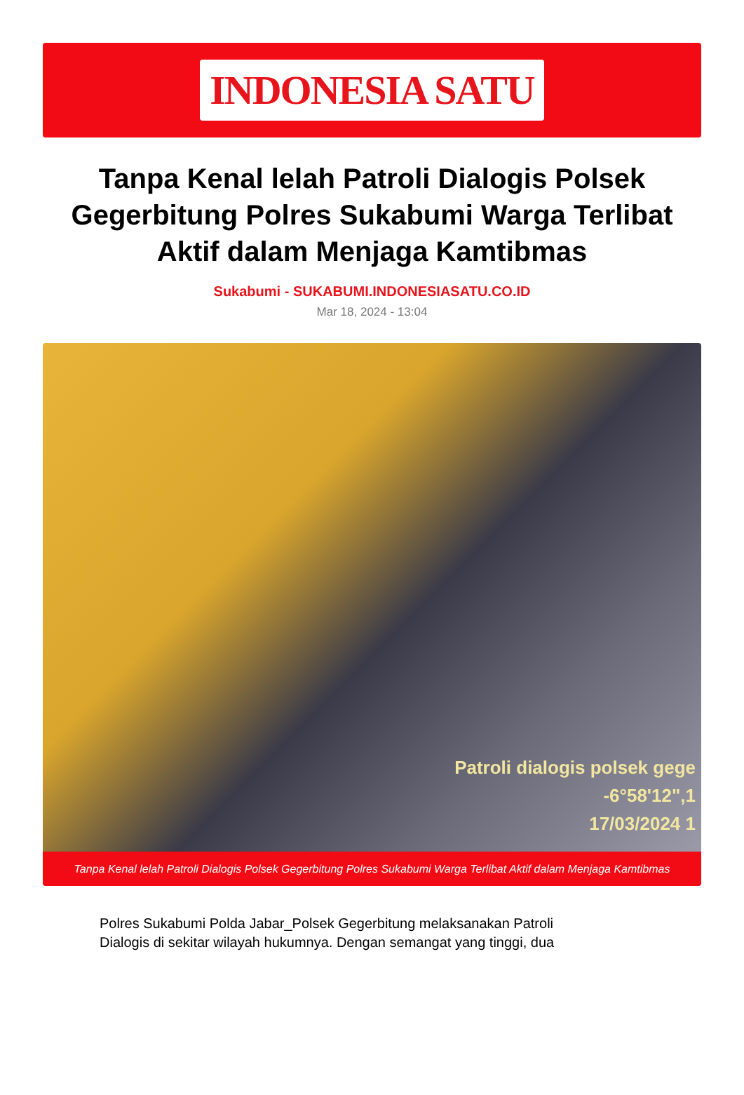INDONESIA SATU
Tanpa Kenal lelah Patroli Dialogis Polsek Gegerbitung Polres Sukabumi Warga Terlibat Aktif dalam Menjaga Kamtibmas
Sukabumi - SUKABUMI.INDONESIASATU.CO.ID
Mar 18, 2024 - 13:04
Patroli dialogis polsek gege
-6°58'12",1
17/03/2024 1
Tanpa Kenal lelah Patroli Dialogis Polsek Gegerbitung Polres Sukabumi Warga Terlibat Aktif dalam Menjaga Kamtibmas
Polres Sukabumi Polda Jabar_Polsek Gegerbitung melaksanakan Patroli Dialogis di sekitar wilayah hukumnya. Dengan semangat yang tinggi, dua